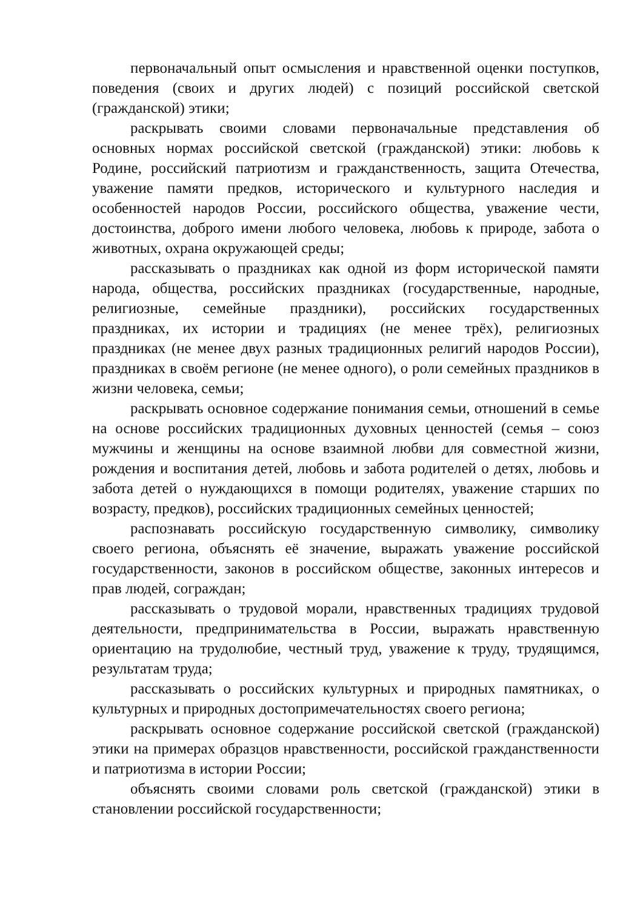первоначальный опыт осмысления и нравственной оценки поступков, поведения (своих и других людей) с позиций российской светской (гражданской) этики;
раскрывать своими словами первоначальные представления об основных нормах российской светской (гражданской) этики: любовь к Родине, российский патриотизм и гражданственность, защита Отечества, уважение памяти предков, исторического и культурного наследия и особенностей народов России, российского общества, уважение чести, достоинства, доброго имени любого человека, любовь к природе, забота о животных, охрана окружающей среды;
рассказывать о праздниках как одной из форм исторической памяти народа, общества, российских праздниках (государственные, народные, религиозные, семейные праздники), российских государственных праздниках, их истории и традициях (не менее трёх), религиозных праздниках (не менее двух разных традиционных религий народов России), праздниках в своём регионе (не менее одного), о роли семейных праздников в жизни человека, семьи;
раскрывать основное содержание понимания семьи, отношений в семье на основе российских традиционных духовных ценностей (семья – союз мужчины и женщины на основе взаимной любви для совместной жизни, рождения и воспитания детей, любовь и забота родителей о детях, любовь и забота детей о нуждающихся в помощи родителях, уважение старших по возрасту, предков), российских традиционных семейных ценностей;
распознавать российскую государственную символику, символику своего региона, объяснять её значение, выражать уважение российской государственности, законов в российском обществе, законных интересов и прав людей, сограждан;
рассказывать о трудовой морали, нравственных традициях трудовой деятельности, предпринимательства в России, выражать нравственную ориентацию на трудолюбие, честный труд, уважение к труду, трудящимся, результатам труда;
рассказывать о российских культурных и природных памятниках, о культурных и природных достопримечательностях своего региона;
раскрывать основное содержание российской светской (гражданской) этики на примерах образцов нравственности, российской гражданственности и патриотизма в истории России;
объяснять своими словами роль светской (гражданской) этики в становлении российской государственности;